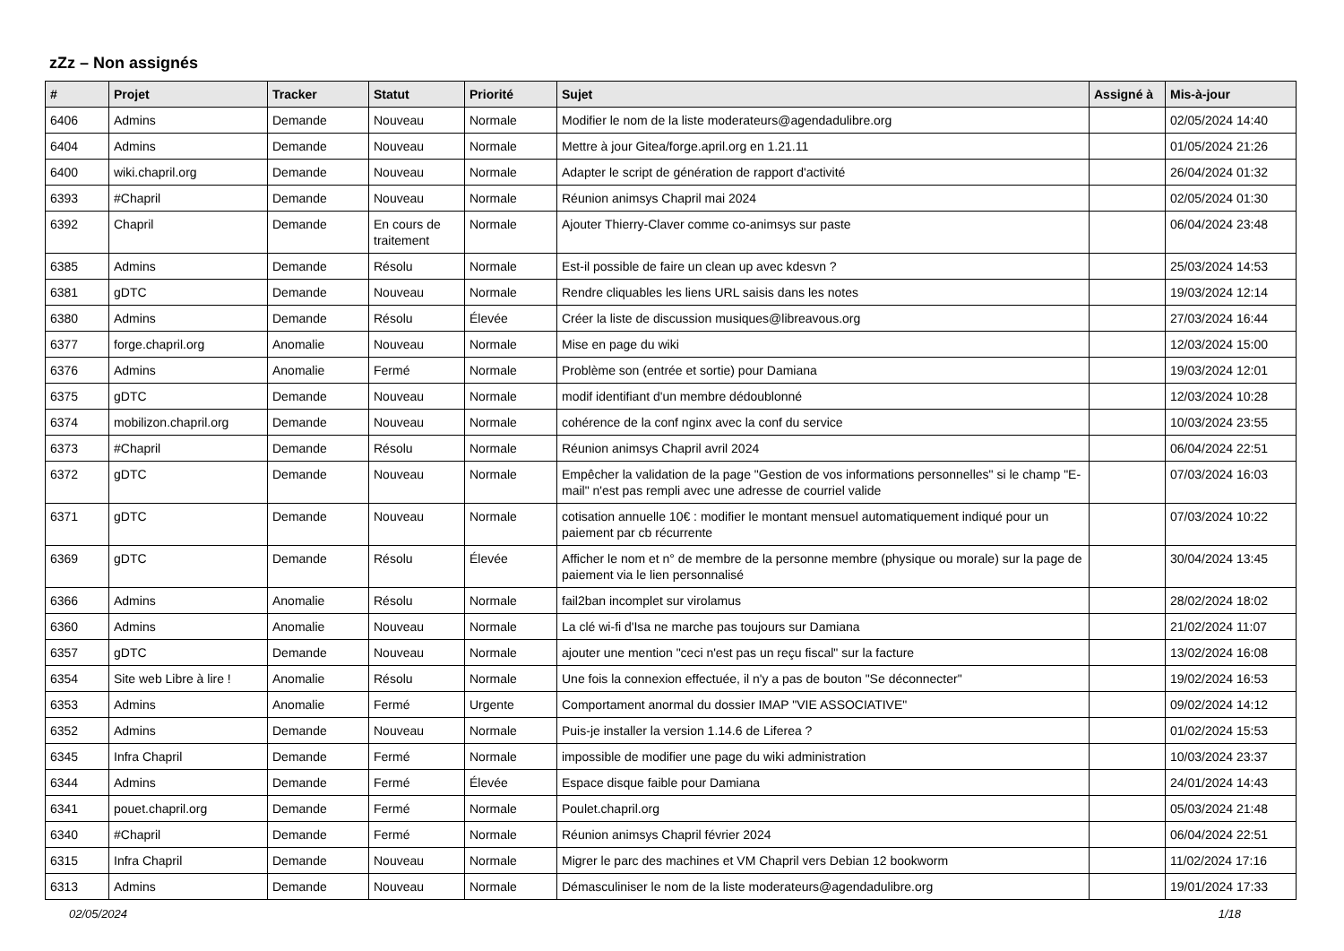zZz – Non assignés
| # | Projet | Tracker | Statut | Priorité | Sujet | Assigné à | Mis-à-jour |
| --- | --- | --- | --- | --- | --- | --- | --- |
| 6406 | Admins | Demande | Nouveau | Normale | Modifier le nom de la liste moderateurs@agendadulibre.org | | 02/05/2024 14:40 |
| 6404 | Admins | Demande | Nouveau | Normale | Mettre à jour Gitea/forge.april.org en 1.21.11 | | 01/05/2024 21:26 |
| 6400 | wiki.chapril.org | Demande | Nouveau | Normale | Adapter le script de génération de rapport d'activité | | 26/04/2024 01:32 |
| 6393 | #Chapril | Demande | Nouveau | Normale | Réunion animsys Chapril mai 2024 | | 02/05/2024 01:30 |
| 6392 | Chapril | Demande | En cours de traitement | Normale | Ajouter Thierry-Claver comme co-animsys sur paste | | 06/04/2024 23:48 |
| 6385 | Admins | Demande | Résolu | Normale | Est-il possible de faire un clean up avec kdesvn ? | | 25/03/2024 14:53 |
| 6381 | gDTC | Demande | Nouveau | Normale | Rendre cliquables les liens URL saisis dans les notes | | 19/03/2024 12:14 |
| 6380 | Admins | Demande | Résolu | Élevée | Créer la liste de discussion musiques@libreavous.org | | 27/03/2024 16:44 |
| 6377 | forge.chapril.org | Anomalie | Nouveau | Normale | Mise en page du wiki | | 12/03/2024 15:00 |
| 6376 | Admins | Anomalie | Fermé | Normale | Problème son (entrée et sortie) pour Damiana | | 19/03/2024 12:01 |
| 6375 | gDTC | Demande | Nouveau | Normale | modif identifiant d'un membre dédoublonné | | 12/03/2024 10:28 |
| 6374 | mobilizon.chapril.org | Demande | Nouveau | Normale | cohérence de la conf nginx avec la conf du service | | 10/03/2024 23:55 |
| 6373 | #Chapril | Demande | Résolu | Normale | Réunion animsys Chapril avril 2024 | | 06/04/2024 22:51 |
| 6372 | gDTC | Demande | Nouveau | Normale | Empêcher la validation de la page "Gestion de vos informations personnelles" si le champ "E-mail" n'est pas rempli avec une adresse de courriel valide | | 07/03/2024 16:03 |
| 6371 | gDTC | Demande | Nouveau | Normale | cotisation annuelle 10€ : modifier le montant mensuel automatiquement indiqué pour un paiement par cb récurrente | | 07/03/2024 10:22 |
| 6369 | gDTC | Demande | Résolu | Élevée | Afficher le nom et n° de membre de la personne membre (physique ou morale) sur la page de paiement via le lien personnalisé | | 30/04/2024 13:45 |
| 6366 | Admins | Anomalie | Résolu | Normale | fail2ban incomplet sur virolamus | | 28/02/2024 18:02 |
| 6360 | Admins | Anomalie | Nouveau | Normale | La clé wi-fi d'Isa ne marche pas toujours sur Damiana | | 21/02/2024 11:07 |
| 6357 | gDTC | Demande | Nouveau | Normale | ajouter une mention "ceci n'est pas un reçu fiscal" sur la facture | | 13/02/2024 16:08 |
| 6354 | Site web Libre à lire ! | Anomalie | Résolu | Normale | Une fois la connexion effectuée, il n'y a pas de bouton "Se déconnecter" | | 19/02/2024 16:53 |
| 6353 | Admins | Anomalie | Fermé | Urgente | Comportament anormal du dossier IMAP "VIE ASSOCIATIVE" | | 09/02/2024 14:12 |
| 6352 | Admins | Demande | Nouveau | Normale | Puis-je installer la version 1.14.6 de Liferea ? | | 01/02/2024 15:53 |
| 6345 | Infra Chapril | Demande | Fermé | Normale | impossible de modifier une page du wiki administration | | 10/03/2024 23:37 |
| 6344 | Admins | Demande | Fermé | Élevée | Espace disque faible pour Damiana | | 24/01/2024 14:43 |
| 6341 | pouet.chapril.org | Demande | Fermé | Normale | Poulet.chapril.org | | 05/03/2024 21:48 |
| 6340 | #Chapril | Demande | Fermé | Normale | Réunion animsys Chapril février 2024 | | 06/04/2024 22:51 |
| 6315 | Infra Chapril | Demande | Nouveau | Normale | Migrer le parc des machines et VM Chapril vers Debian 12 bookworm | | 11/02/2024 17:16 |
| 6313 | Admins | Demande | Nouveau | Normale | Démasculiniser le nom de la liste moderateurs@agendadulibre.org | | 19/01/2024 17:33 |
02/05/2024 1/18